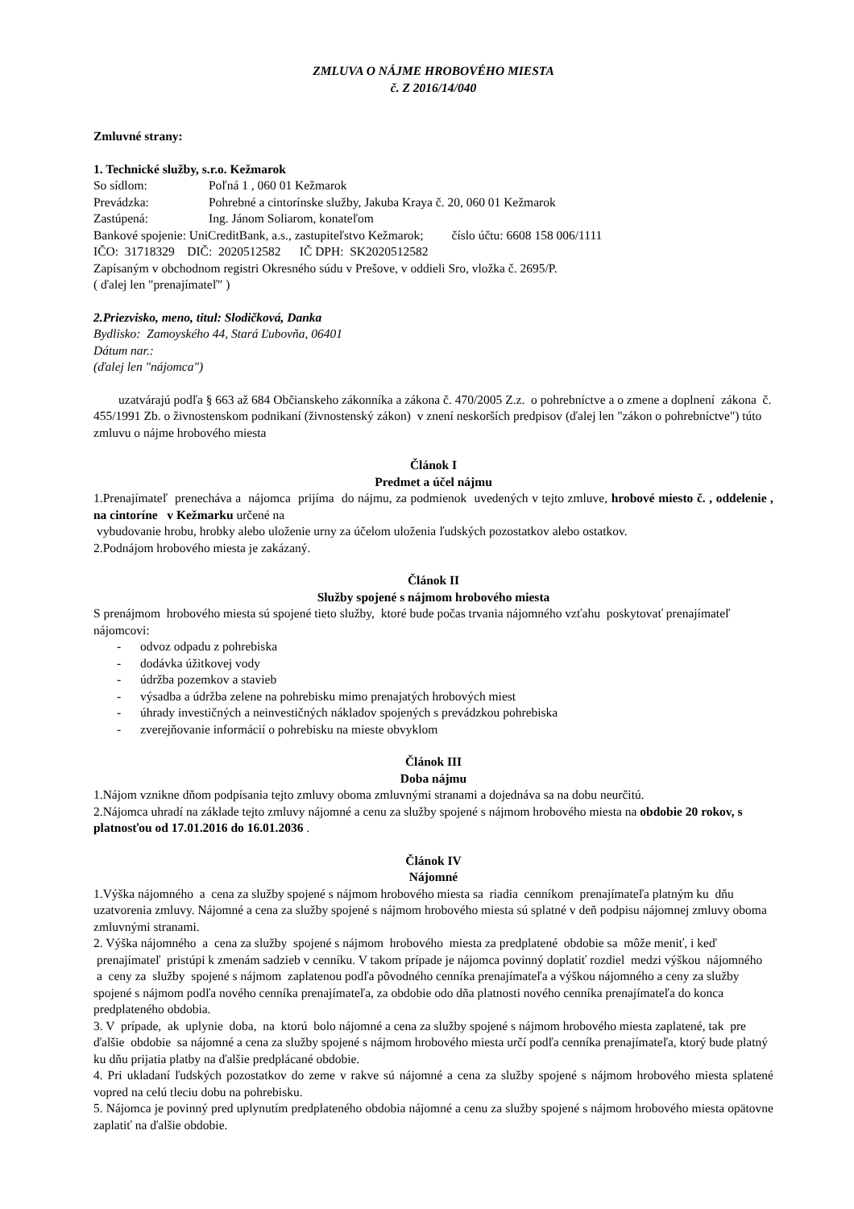ZMLUVA O NÁJME HROBOVÉHO MIESTA
č. Z 2016/14/040
Zmluvné strany:
1. Technické služby, s.r.o. Kežmarok
So sídlom: Poľná 1 , 060 01 Kežmarok
Prevádzka: Pohrebné a cintorínske služby, Jakuba Kraya č. 20, 060 01 Kežmarok
Zastúpená: Ing. Jánom Soliarom, konateľom
Bankové spojenie: UniCreditBank, a.s., zastupiteľstvo Kežmarok; číslo účtu: 6608 158 006/1111
IČO: 31718329 DIČ: 2020512582 IČ DPH: SK2020512582
Zapísaným v obchodnom registri Okresného súdu v Prešove, v oddieli Sro, vložka č. 2695/P.
( ďalej len ″prenajímateľ″ )
2.Priezvisko, meno, titul: Slodičková, Danka
Bydlisko: Zamoyského 44, Stará Ľubovňa, 06401
Dátum nar.:
(ďalej len "nájomca")
uzatvárajú podľa § 663 až 684 Občianskeho zákonníka a zákona č. 470/2005 Z.z. o pohrebníctve a o zmene a doplnení zákona č. 455/1991 Zb. o živnostenskom podnikaní (živnostenský zákon) v znení neskorších predpisov (ďalej len "zákon o pohrebníctve") túto zmluvu o nájme hrobového miesta
Článok I
Predmet a účel nájmu
1.Prenajímateľ prenecháva a nájomca prijíma do nájmu, za podmienok uvedených v tejto zmluve, hrobové miesto č. , oddelenie , na cintoríne v Kežmarku určené na
vybudovanie hrobu, hrobky alebo uloženie urny za účelom uloženia ľudských pozostatkov alebo ostatkov.
2.Podnájom hrobového miesta je zakázaný.
Článok II
Služby spojené s nájmom hrobového miesta
S prenájmom hrobového miesta sú spojené tieto služby, ktoré bude počas trvania nájomného vzťahu poskytovať prenajímateľ nájomcovi:
- odvoz odpadu z pohrebiska
- dodávka úžitkovej vody
- údržba pozemkov a stavieb
- výsadba a údržba zelene na pohrebisku mimo prenajatých hrobových miest
- úhrady investičných a neinvestičných nákladov spojených s prevádzkou pohrebiska
- zverejňovanie informácií o pohrebisku na mieste obvyklom
Článok III
Doba nájmu
1.Nájom vznikne dňom podpísania tejto zmluvy oboma zmluvnými stranami a dojednáva sa na dobu neurčitú.
2.Nájomca uhradí na základe tejto zmluvy nájomné a cenu za služby spojené s nájmom hrobového miesta na obdobie 20 rokov, s platnosťou od 17.01.2016 do 16.01.2036 .
Článok IV
Nájomné
1.Výška nájomného a cena za služby spojené s nájmom hrobového miesta sa riadia cenníkom prenajímateľa platným ku dňu uzatvorenia zmluvy. Nájomné a cena za služby spojené s nájmom hrobového miesta sú splatné v deň podpisu nájomnej zmluvy oboma zmluvnými stranami.
2. Výška nájomného a cena za služby spojené s nájmom hrobového miesta za predplatené obdobie sa môže meniť, i keď prenajímateľ pristúpi k zmenám sadzieb v cenníku. V takom prípade je nájomca povinný doplatiť rozdiel medzi výškou nájomného a ceny za služby spojené s nájmom zaplatenou podľa pôvodného cenníka prenajímateľa a výškou nájomného a ceny za služby spojené s nájmom podľa nového cenníka prenajímateľa, za obdobie odo dňa platnosti nového cenníka prenajímateľa do konca predplateného obdobia.
3. V prípade, ak uplynie doba, na ktorú bolo nájomné a cena za služby spojené s nájmom hrobového miesta zaplatené, tak pre ďalšie obdobie sa nájomné a cena za služby spojené s nájmom hrobového miesta určí podľa cenníka prenajímateľa, ktorý bude platný ku dňu prijatia platby na ďalšie predplácané obdobie.
4. Pri ukladaní ľudských pozostatkov do zeme v rakve sú nájomné a cena za služby spojené s nájmom hrobového miesta splatené vopred na celú tleciu dobu na pohrebisku.
5. Nájomca je povinný pred uplynutím predplateného obdobia nájomné a cenu za služby spojené s nájmom hrobového miesta opätovne zaplatiť na ďalšie obdobie.